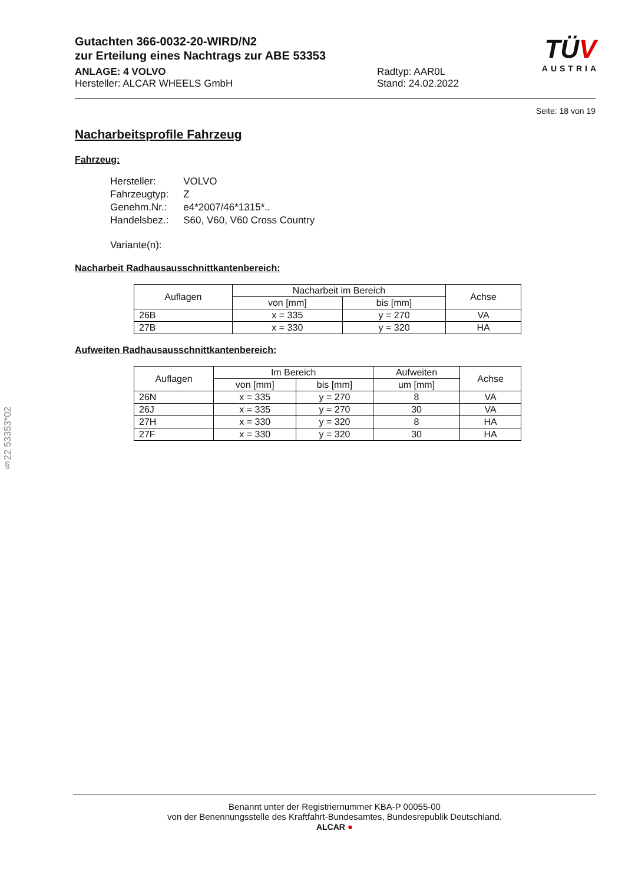Gutachten 366-0032-20-WIRD/N2
zur Erteilung eines Nachtrags zur ABE 53353
ANLAGE: 4 VOLVO
Hersteller: ALCAR WHEELS GmbH
Radtyp: AAR0L
Stand: 24.02.2022
TÜV
AUSTRIA
Seite: 18 von 19
Nacharbeitsprofile Fahrzeug
Fahrzeug:
| Hersteller: | VOLVO |
| Fahrzeugtyp: | Z |
| Genehm.Nr.: | e4*2007/46*1315*.. |
| Handelsbez.: | S60, V60, V60 Cross Country |
| Variante(n): | |
Nacharbeit Radhausausschnittkantenbereich:
| Auflagen | Nacharbeit im Bereich | | Achse |
| --- | --- | --- | --- |
| | von [mm] | bis [mm] | |
| 26B | x = 335 | y = 270 | VA |
| 27B | x = 330 | y = 320 | HA |
Aufweiten Radhausausschnittkantenbereich:
| Auflagen | Im Bereich | | Aufweiten | Achse |
| --- | --- | --- | --- | --- |
| | von [mm] | bis [mm] | um [mm] | |
| 26N | x = 335 | y = 270 | 8 | VA |
| 26J | x = 335 | y = 270 | 30 | VA |
| 27H | x = 330 | y = 320 | 8 | HA |
| 27F | x = 330 | y = 320 | 30 | HA |
§22 53353*02
Benannt unter der Registriernummer KBA-P 00055-00
von der Benennungsstelle des Kraftfahrt-Bundesamtes, Bundesrepublik Deutschland.
ALCAR ●